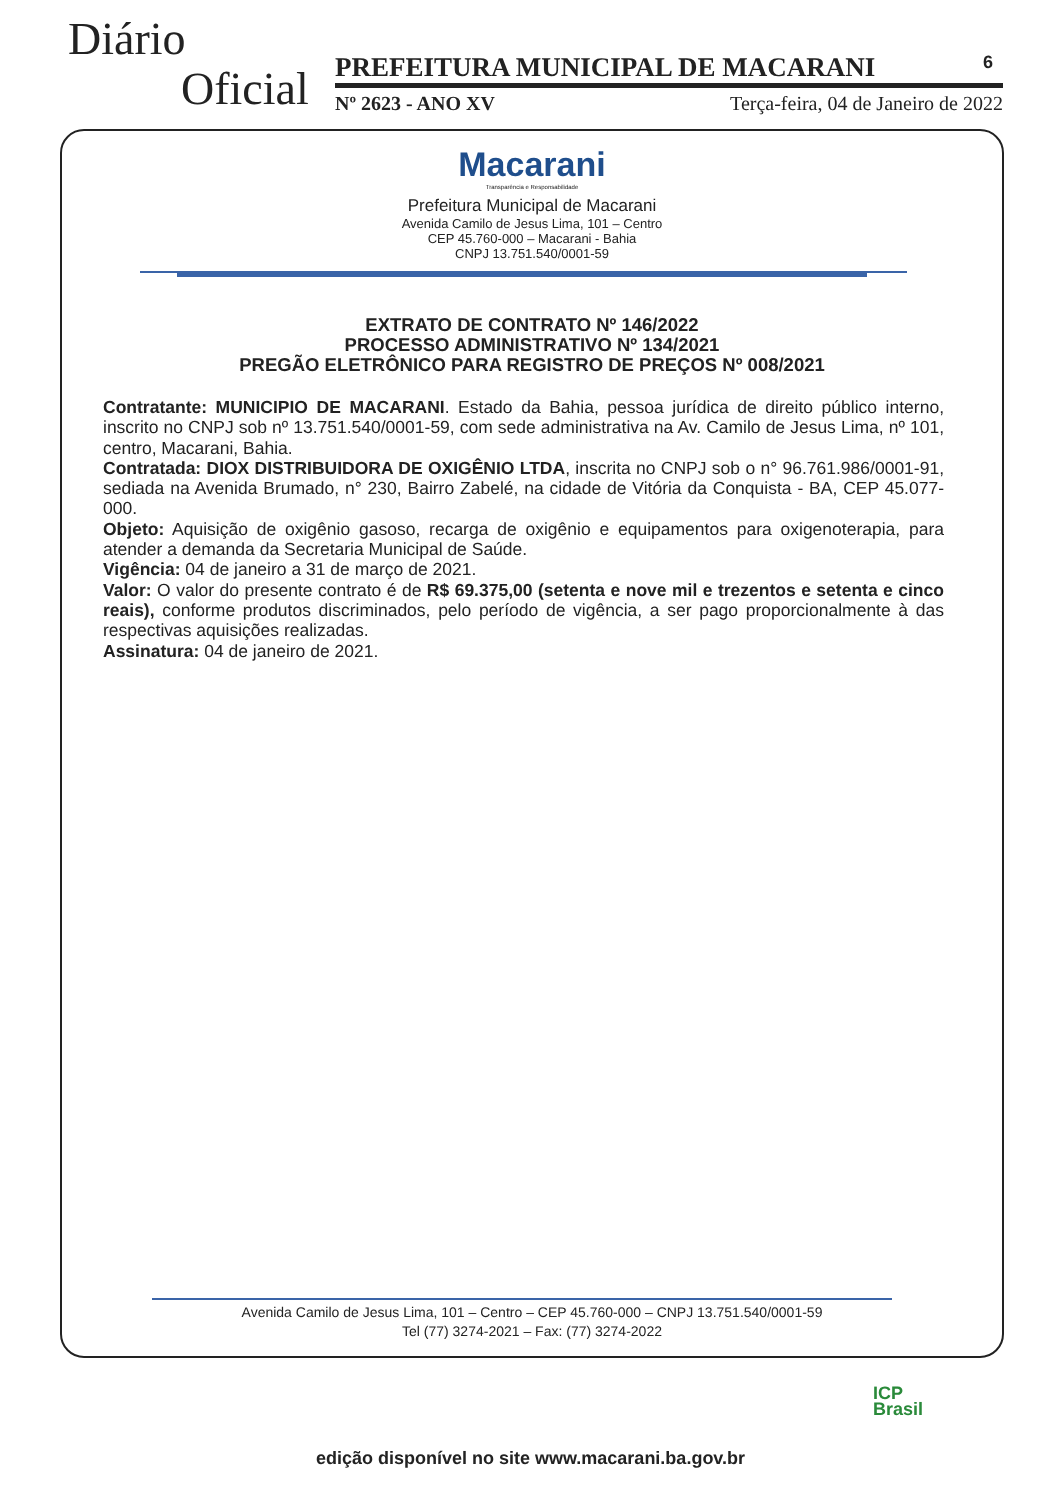Diário
Oficial
PREFEITURA MUNICIPAL DE MACARANI 6
Nº 2623 - ANO XV Terça-feira, 04 de Janeiro de 2022
Macarani
Transparência e Responsabilidade
Prefeitura Municipal de Macarani
Avenida Camilo de Jesus Lima, 101 – Centro
CEP 45.760-000 – Macarani - Bahia
CNPJ 13.751.540/0001-59
EXTRATO DE CONTRATO Nº 146/2022
PROCESSO ADMINISTRATIVO Nº 134/2021
PREGÃO ELETRÔNICO PARA REGISTRO DE PREÇOS Nº 008/2021
Contratante: MUNICIPIO DE MACARANI. Estado da Bahia, pessoa jurídica de direito público interno, inscrito no CNPJ sob nº 13.751.540/0001-59, com sede administrativa na Av. Camilo de Jesus Lima, nº 101, centro, Macarani, Bahia.
Contratada: DIOX DISTRIBUIDORA DE OXIGÊNIO LTDA, inscrita no CNPJ sob o n° 96.761.986/0001-91, sediada na Avenida Brumado, n° 230, Bairro Zabelé, na cidade de Vitória da Conquista - BA, CEP 45.077-000.
Objeto: Aquisição de oxigênio gasoso, recarga de oxigênio e equipamentos para oxigenoterapia, para atender a demanda da Secretaria Municipal de Saúde.
Vigência: 04 de janeiro a 31 de março de 2021.
Valor: O valor do presente contrato é de R$ 69.375,00 (setenta e nove mil e trezentos e setenta e cinco reais), conforme produtos discriminados, pelo período de vigência, a ser pago proporcionalmente à das respectivas aquisições realizadas.
Assinatura: 04 de janeiro de 2021.
Avenida Camilo de Jesus Lima, 101 – Centro – CEP 45.760-000 – CNPJ 13.751.540/0001-59
Tel (77) 3274-2021 – Fax: (77) 3274-2022
ICP
Brasil
edição disponível no site www.macarani.ba.gov.br